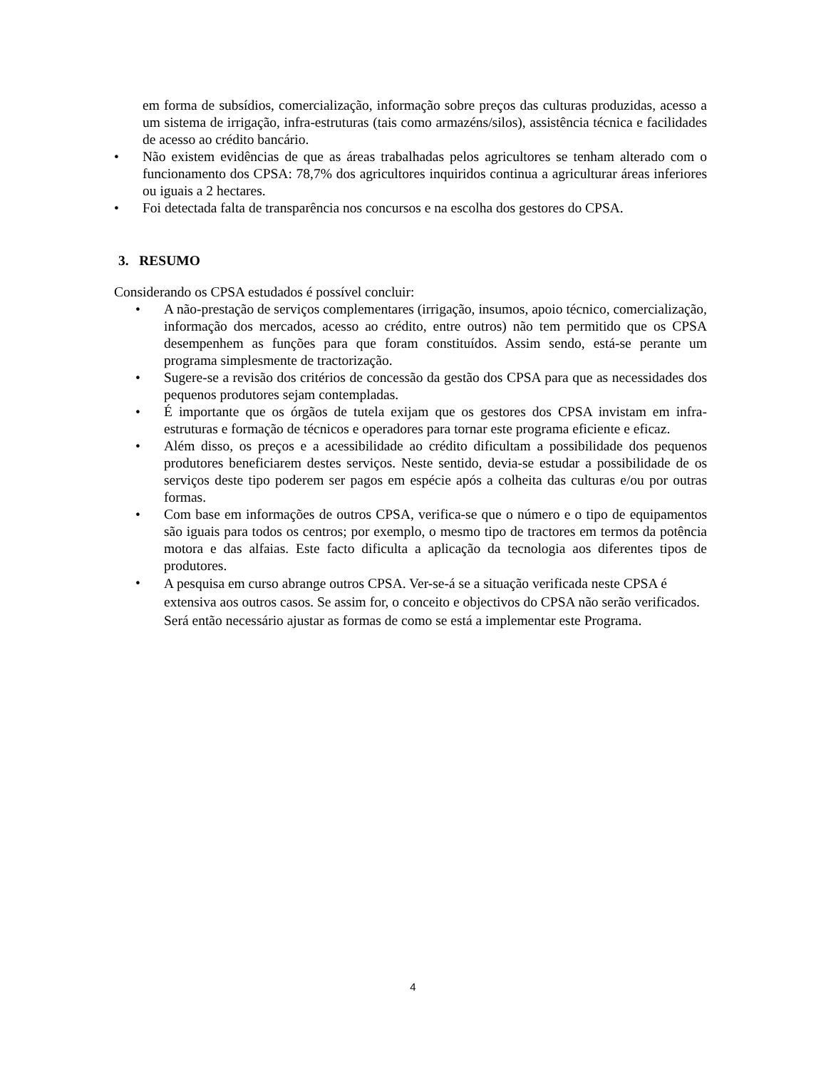em forma de subsídios, comercialização, informação sobre preços das culturas produzidas, acesso a um sistema de irrigação, infra-estruturas (tais como armazéns/silos), assistência técnica e facilidades de acesso ao crédito bancário.
• Não existem evidências de que as áreas trabalhadas pelos agricultores se tenham alterado com o funcionamento dos CPSA: 78,7% dos agricultores inquiridos continua a agriculturar áreas inferiores ou iguais a 2 hectares.
• Foi detectada falta de transparência nos concursos e na escolha dos gestores do CPSA.
3. RESUMO
Considerando os CPSA estudados é possível concluir:
• A não-prestação de serviços complementares (irrigação, insumos, apoio técnico, comercialização, informação dos mercados, acesso ao crédito, entre outros) não tem permitido que os CPSA desempenhem as funções para que foram constituídos. Assim sendo, está-se perante um programa simplesmente de tractorização.
• Sugere-se a revisão dos critérios de concessão da gestão dos CPSA para que as necessidades dos pequenos produtores sejam contempladas.
• É importante que os órgãos de tutela exijam que os gestores dos CPSA invistam em infra-estruturas e formação de técnicos e operadores para tornar este programa eficiente e eficaz.
• Além disso, os preços e a acessibilidade ao crédito dificultam a possibilidade dos pequenos produtores beneficiarem destes serviços. Neste sentido, devia-se estudar a possibilidade de os serviços deste tipo poderem ser pagos em espécie após a colheita das culturas e/ou por outras formas.
• Com base em informações de outros CPSA, verifica-se que o número e o tipo de equipamentos são iguais para todos os centros; por exemplo, o mesmo tipo de tractores em termos da potência motora e das alfaias. Este facto dificulta a aplicação da tecnologia aos diferentes tipos de produtores.
• A pesquisa em curso abrange outros CPSA. Ver-se-á se a situação verificada neste CPSA é extensiva aos outros casos. Se assim for, o conceito e objectivos do CPSA não serão verificados. Será então necessário ajustar as formas de como se está a implementar este Programa.
4